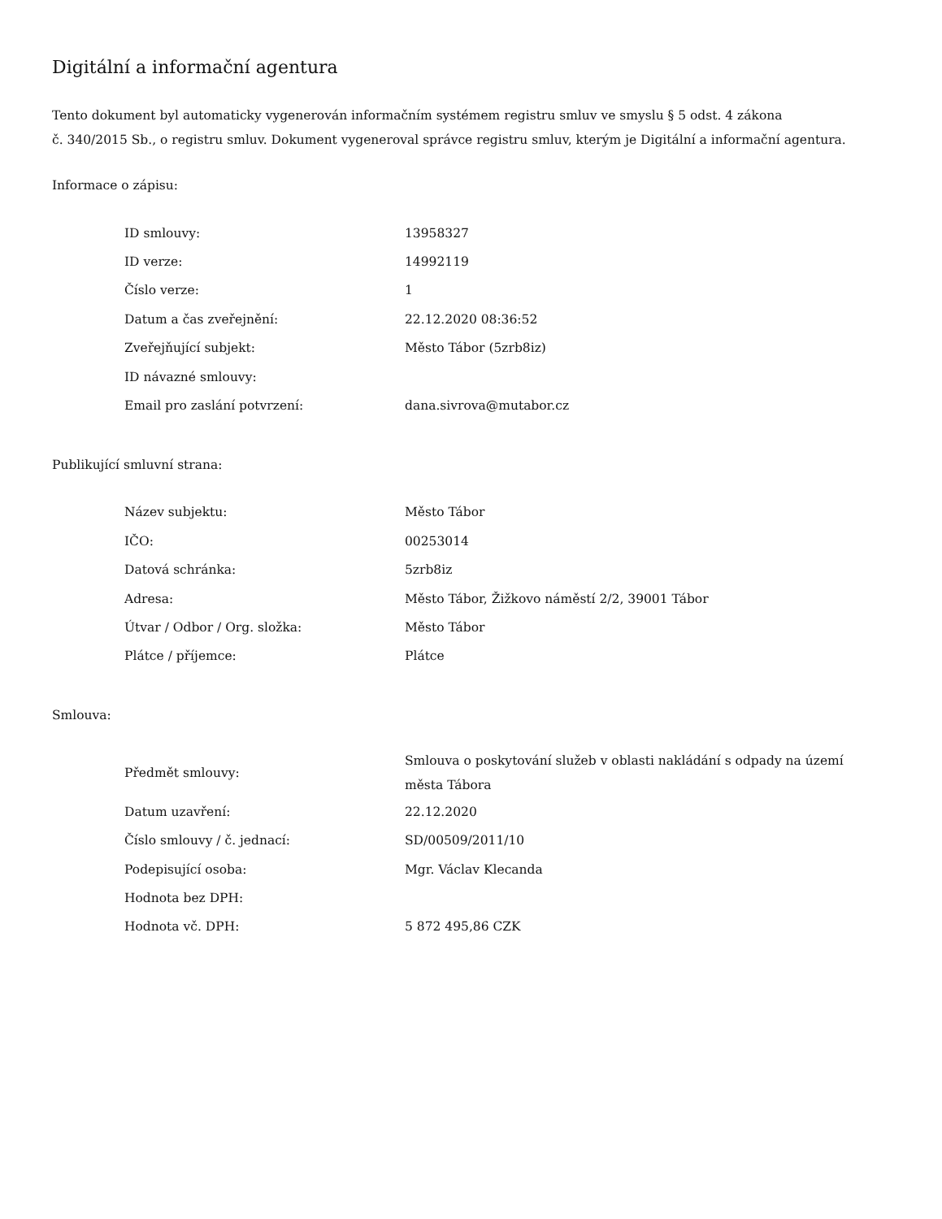Digitální a informační agentura
Tento dokument byl automaticky vygenerován informačním systémem registru smluv ve smyslu § 5 odst. 4 zákona
č. 340/2015 Sb., o registru smluv. Dokument vygeneroval správce registru smluv, kterým je Digitální a informační agentura.
Informace o zápisu:
| ID smlouvy: | 13958327 |
| ID verze: | 14992119 |
| Číslo verze: | 1 |
| Datum a čas zveřejnění: | 22.12.2020 08:36:52 |
| Zveřejňující subjekt: | Město Tábor (5zrb8iz) |
| ID návazné smlouvy: | |
| Email pro zaslání potvrzení: | dana.sivrova@mutabor.cz |
Publikující smluvní strana:
| Název subjektu: | Město Tábor |
| IČO: | 00253014 |
| Datová schránka: | 5zrb8iz |
| Adresa: | Město Tábor, Žižkovo náměstí 2/2, 39001 Tábor |
| Útvar / Odbor / Org. složka: | Město Tábor |
| Plátce / příjemce: | Plátce |
Smlouva:
| Předmět smlouvy: | Smlouva o poskytování služeb v oblasti nakládání s odpady na území města Tábora |
| Datum uzavření: | 22.12.2020 |
| Číslo smlouvy / č. jednací: | SD/00509/2011/10 |
| Podepisující osoba: | Mgr. Václav Klecanda |
| Hodnota bez DPH: | |
| Hodnota vč. DPH: | 5 872 495,86 CZK |